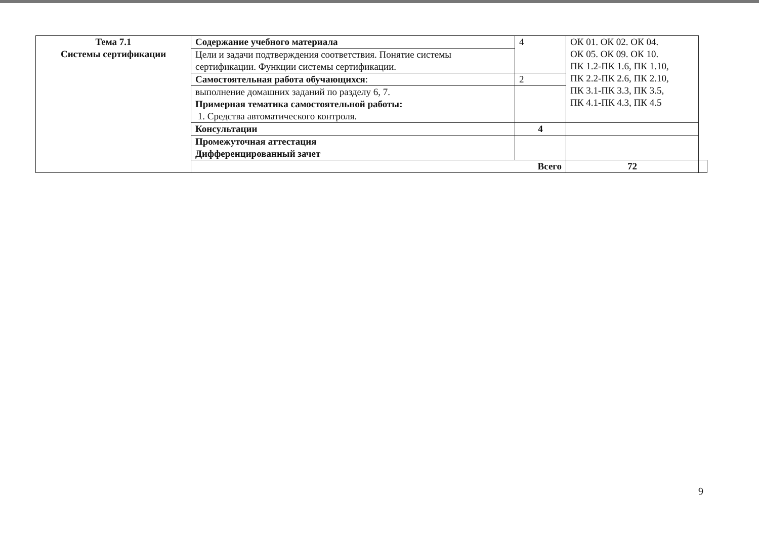| Тема 7.1 Системы сертификации | Содержание учебного материала | 4 | ОК 01. ОК 02. ОК 04. ОК 05. ОК 09. ОК 10. ПК 1.2-ПК 1.6, ПК 1.10, ПК 2.2-ПК 2.6, ПК 2.10, ПК 3.1-ПК 3.3, ПК 3.5, ПК 4.1-ПК 4.3, ПК 4.5 | |
| | Цели и задачи подтверждения соответствия. Понятие системы сертификации. Функции системы сертификации. | | | |
| | Самостоятельная работа обучающихся : | 2 | | |
| | выполнение домашних заданий по разделу 6, 7. Примерная тематика самостоятельной работы: 1. Средства автоматического контроля. | | | |
| | Консультации | 4 | | |
| | Промежуточная аттестация Дифференцированный зачет | | | |
| | Всего | | 72 | |
9